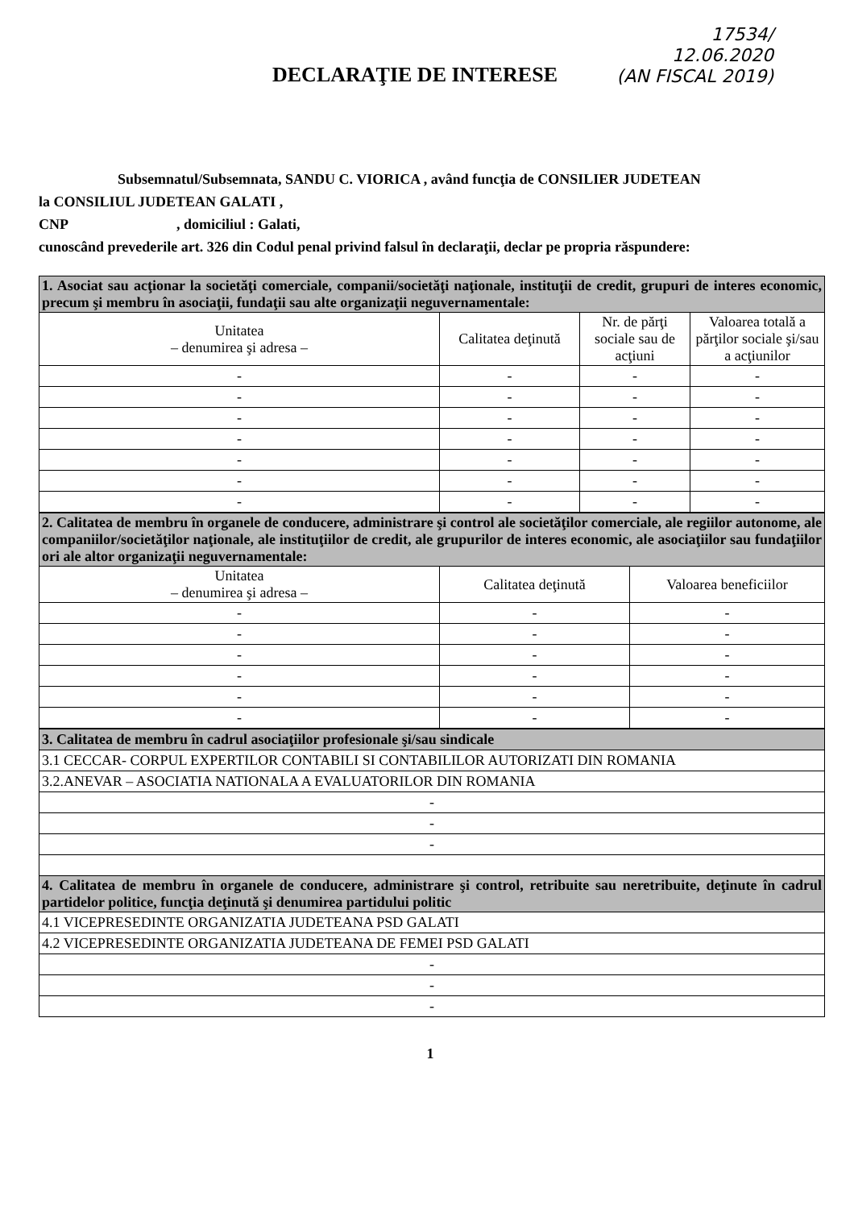17534/
12.06.2020
(AN FISCAL 2019)
DECLARAŢIE DE INTERESE
Subsemnatul/Subsemnata, SANDU C. VIORICA , având funcţia de CONSILIER JUDETEAN
la CONSILIUL JUDETEAN GALATI ,
CNP , domiciliul : Galati,
cunoscând prevederile art. 326 din Codul penal privind falsul în declaraţii, declar pe propria răspundere:
| 1. Asociat sau acţionar la societăţi comerciale, companii/societăţi naţionale, instituţii de credit, grupuri de interes economic, precum şi membru în asociaţii, fundaţii sau alte organizaţii neguvernamentale: | | | |
| Unitatea – denumirea şi adresa – | Calitatea deţinută | Nr. de părţi sociale sau de acţiuni | Valoarea totală a părţilor sociale şi/sau a acţiunilor |
| - | - | - | - |
| - | - | - | - |
| - | - | - | - |
| - | - | - | - |
| - | - | - | - |
| - | - | - | - |
| - | - | - | - |
| 2. Calitatea de membru în organele de conducere, administrare şi control ale societăţilor comerciale, ale regiilor autonome, ale companiilor/societăţilor naţionale, ale instituţiilor de credit, ale grupurilor de interes economic, ale asociaţiilor sau fundaţiilor ori ale altor organizaţii neguvernamentale: | | |
| Unitatea – denumirea şi adresa – | Calitatea deţinută | Valoarea beneficiilor |
| - | - | - |
| - | - | - |
| - | - | - |
| - | - | - |
| - | - | - |
| - | - | - |
| 3. Calitatea de membru în cadrul asociaţiilor profesionale şi/sau sindicale |
| 3.1 CECCAR- CORPUL EXPERTILOR CONTABILI SI CONTABILILOR AUTORIZATI DIN ROMANIA |
| 3.2.ANEVAR – ASOCIATIA NATIONALA A EVALUATORILOR DIN ROMANIA |
| - |
| - |
| - |
| 4. Calitatea de membru în organele de conducere, administrare şi control, retribuite sau neretribuite, deţinute în cadrul partidelor politice, funcţia deţinută şi denumirea partidului politic |
| 4.1 VICEPRESEDINTE ORGANIZATIA JUDETEANA PSD GALATI |
| 4.2 VICEPRESEDINTE ORGANIZATIA JUDETEANA DE FEMEI PSD GALATI |
| - |
| - |
| - |
1